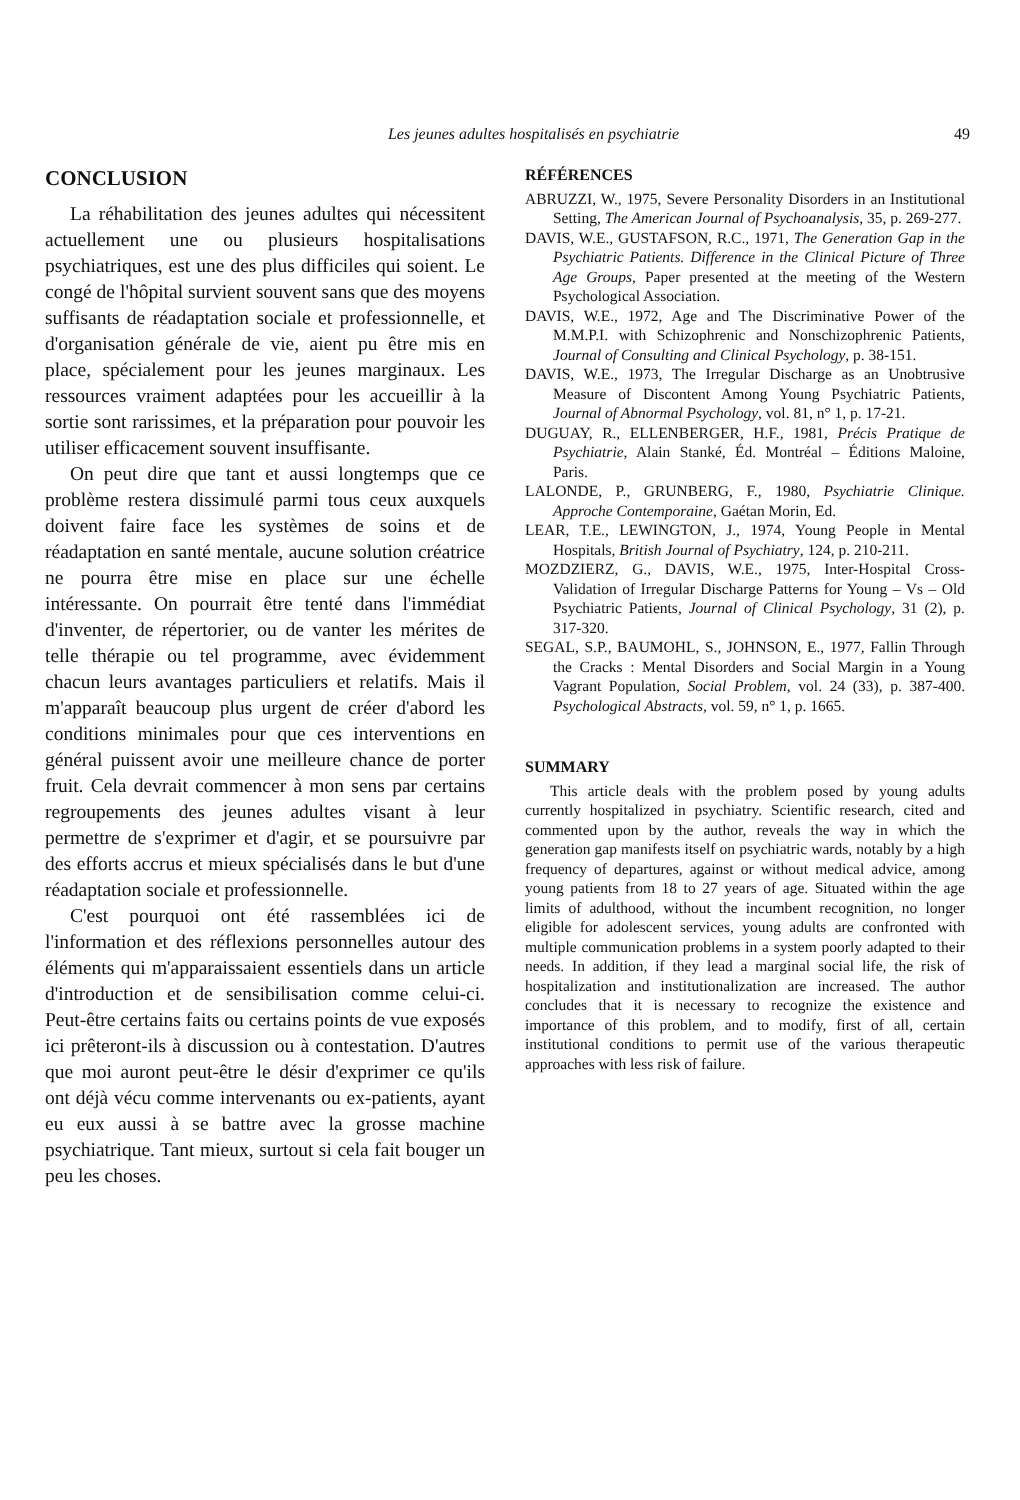Les jeunes adultes hospitalisés en psychiatrie 49
CONCLUSION
La réhabilitation des jeunes adultes qui nécessitent actuellement une ou plusieurs hospitalisations psychiatriques, est une des plus difficiles qui soient. Le congé de l'hôpital survient souvent sans que des moyens suffisants de réadaptation sociale et professionnelle, et d'organisation générale de vie, aient pu être mis en place, spécialement pour les jeunes marginaux. Les ressources vraiment adaptées pour les accueillir à la sortie sont rarissimes, et la préparation pour pouvoir les utiliser efficacement souvent insuffisante.
On peut dire que tant et aussi longtemps que ce problème restera dissimulé parmi tous ceux auxquels doivent faire face les systèmes de soins et de réadaptation en santé mentale, aucune solution créatrice ne pourra être mise en place sur une échelle intéressante. On pourrait être tenté dans l'immédiat d'inventer, de répertorier, ou de vanter les mérites de telle thérapie ou tel programme, avec évidemment chacun leurs avantages particuliers et relatifs. Mais il m'apparaît beaucoup plus urgent de créer d'abord les conditions minimales pour que ces interventions en général puissent avoir une meilleure chance de porter fruit. Cela devrait commencer à mon sens par certains regroupements des jeunes adultes visant à leur permettre de s'exprimer et d'agir, et se poursuivre par des efforts accrus et mieux spécialisés dans le but d'une réadaptation sociale et professionnelle.
C'est pourquoi ont été rassemblées ici de l'information et des réflexions personnelles autour des éléments qui m'apparaissaient essentiels dans un article d'introduction et de sensibilisation comme celui-ci. Peut-être certains faits ou certains points de vue exposés ici prêteront-ils à discussion ou à contestation. D'autres que moi auront peut-être le désir d'exprimer ce qu'ils ont déjà vécu comme intervenants ou ex-patients, ayant eu eux aussi à se battre avec la grosse machine psychiatrique. Tant mieux, surtout si cela fait bouger un peu les choses.
RÉFÉRENCES
ABRUZZI, W., 1975, Severe Personality Disorders in an Institutional Setting, The American Journal of Psychoanalysis, 35, p. 269-277.
DAVIS, W.E., GUSTAFSON, R.C., 1971, The Generation Gap in the Psychiatric Patients. Difference in the Clinical Picture of Three Age Groups, Paper presented at the meeting of the Western Psychological Association.
DAVIS, W.E., 1972, Age and The Discriminative Power of the M.M.P.I. with Schizophrenic and Nonschizophrenic Patients, Journal of Consulting and Clinical Psychology, p. 38-151.
DAVIS, W.E., 1973, The Irregular Discharge as an Unobtrusive Measure of Discontent Among Young Psychiatric Patients, Journal of Abnormal Psychology, vol. 81, n° 1, p. 17-21.
DUGUAY, R., ELLENBERGER, H.F., 1981, Précis Pratique de Psychiatrie, Alain Stanké, Éd. Montréal – Éditions Maloine, Paris.
LALONDE, P., GRUNBERG, F., 1980, Psychiatrie Clinique. Approche Contemporaine, Gaétan Morin, Ed.
LEAR, T.E., LEWINGTON, J., 1974, Young People in Mental Hospitals, British Journal of Psychiatry, 124, p. 210-211.
MOZDZIERZ, G., DAVIS, W.E., 1975, Inter-Hospital Cross-Validation of Irregular Discharge Patterns for Young – Vs – Old Psychiatric Patients, Journal of Clinical Psychology, 31 (2), p. 317-320.
SEGAL, S.P., BAUMOHL, S., JOHNSON, E., 1977, Fallin Through the Cracks : Mental Disorders and Social Margin in a Young Vagrant Population, Social Problem, vol. 24 (33), p. 387-400. Psychological Abstracts, vol. 59, n° 1, p. 1665.
SUMMARY
This article deals with the problem posed by young adults currently hospitalized in psychiatry. Scientific research, cited and commented upon by the author, reveals the way in which the generation gap manifests itself on psychiatric wards, notably by a high frequency of departures, against or without medical advice, among young patients from 18 to 27 years of age. Situated within the age limits of adulthood, without the incumbent recognition, no longer eligible for adolescent services, young adults are confronted with multiple communication problems in a system poorly adapted to their needs. In addition, if they lead a marginal social life, the risk of hospitalization and institutionalization are increased. The author concludes that it is necessary to recognize the existence and importance of this problem, and to modify, first of all, certain institutional conditions to permit use of the various therapeutic approaches with less risk of failure.